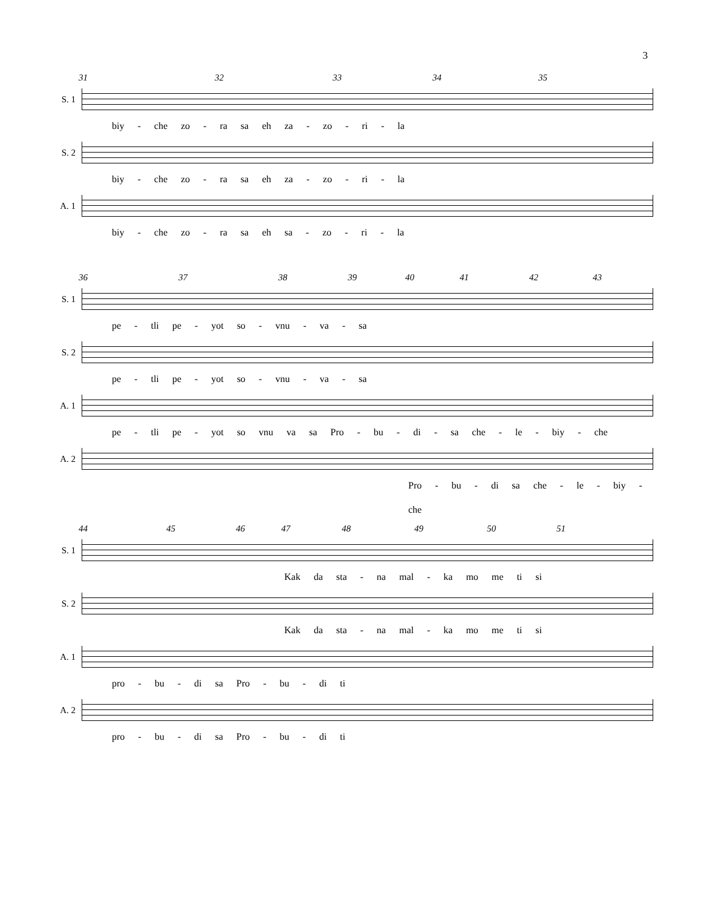3
31 32 33 34 35
S. 1
biy - che zo - ra sa eh za - zo - ri - la
S. 2
biy - che zo - ra sa eh za - zo - ri - la
A. 1
biy - che zo - ra sa eh sa - zo - ri - la
36 37 38 39 40 41 42 43
S. 1
pe - tli pe - yot so - vnu - va - sa
S. 2
pe - tli pe - yot so - vnu - va - sa
A. 1
pe - tli pe - yot so vnu va sa Pro - bu - di - sa che - le - biy - che
A. 2
Pro - bu - di sa che - le - biy - che
44 45 46 47 48 49 50 51
S. 1
Kak da sta - na mal - ka mo me ti si
S. 2
Kak da sta - na mal - ka mo me ti si
A. 1
pro - bu - di sa Pro - bu - di ti
A. 2
pro - bu - di sa Pro - bu - di ti